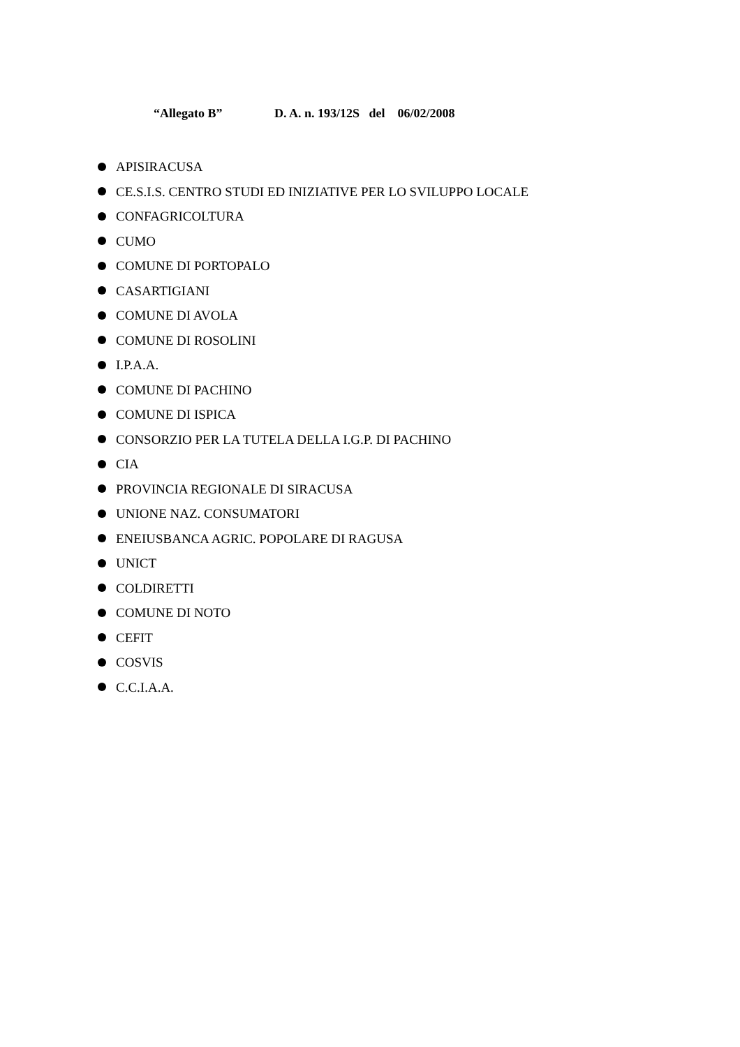“Allegato B” D. A. n. 193/12S del 06/02/2008
APISIRACUSA
CE.S.I.S. CENTRO STUDI ED INIZIATIVE PER LO SVILUPPO LOCALE
CONFAGRICOLTURA
CUMO
COMUNE DI PORTOPALO
CASARTIGIANI
COMUNE DI AVOLA
COMUNE DI ROSOLINI
I.P.A.A.
COMUNE DI PACHINO
COMUNE DI ISPICA
CONSORZIO PER LA TUTELA DELLA I.G.P. DI PACHINO
CIA
PROVINCIA REGIONALE DI SIRACUSA
UNIONE NAZ. CONSUMATORI
ENEIUSBANCA AGRIC. POPOLARE DI RAGUSA
UNICT
COLDIRETTI
COMUNE DI NOTO
CEFIT
COSVIS
C.C.I.A.A.